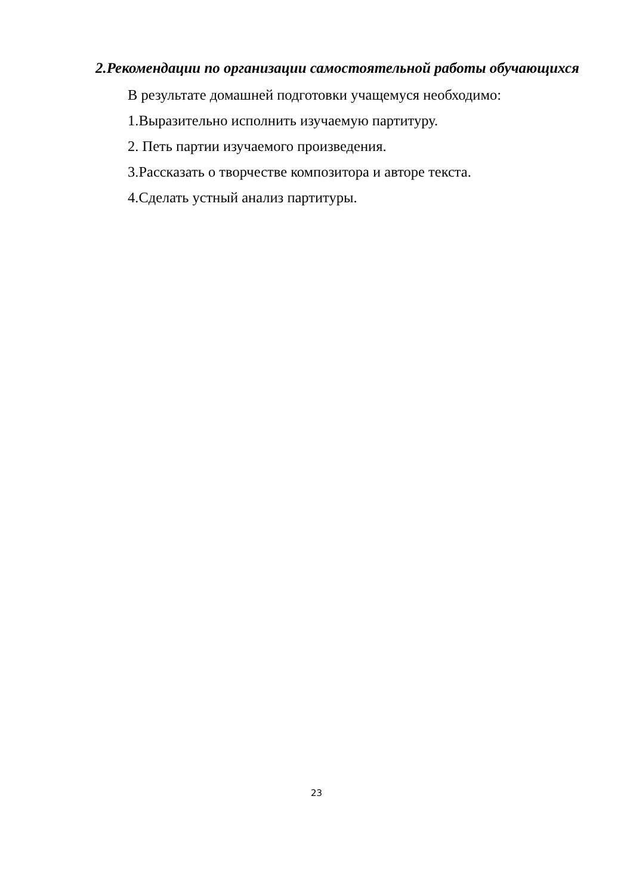2.Рекомендации по организации самостоятельной работы обучающихся
В результате домашней подготовки учащемуся необходимо:
1.Выразительно исполнить изучаемую партитуру.
2. Петь партии изучаемого произведения.
3.Рассказать о творчестве композитора и авторе текста.
4.Сделать устный анализ партитуры.
23